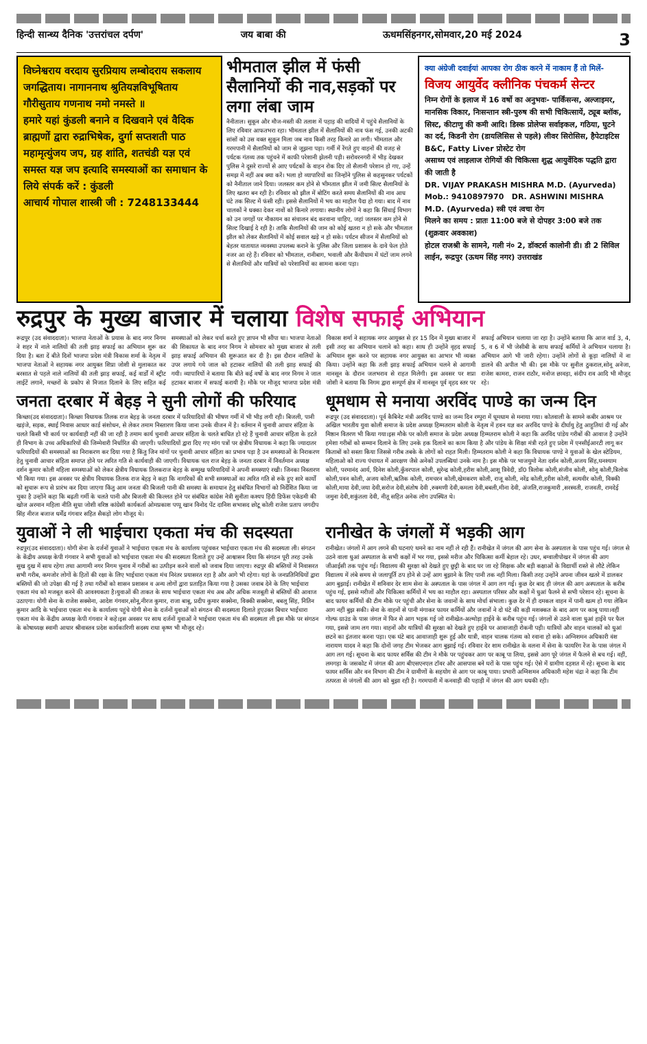हिन्दी सान्ध्य दैनिक 'उत्तरांचल दर्पण' जय बाबा की ऊधमसिंहनगर,सोमवार,20 मई 2024 3
विघ्नेश्वराय वरदाय सुरप्रियाय लम्बोदराय सकलाय जगद्धिताय। नागाननाथ श्रुतियज्ञविभूषिताय गौरीसुताय गणनाथ नमो नमस्ते ॥
हमारे यहां कुंडली बनाने व दिखवाने एवं वैदिक ब्राह्मणों द्वारा रुद्राभिषेक, दुर्गा सप्तशती पाठ महामृत्युंजय जप, ग्रह शांति, शतचंडी यज्ञ एवं समस्त यज्ञ जप इत्यादि समस्याओं का समाधान के लिये संपर्क करें : कुंडली
आचार्य गोपाल शास्त्री जी : 7248133444
भीमताल झील में फंसी सैलानियों की नाव,सड़कों पर लगा लंबा जाम
नैनीताल। सुकून और मौज-मस्ती की तलाश में पहाड़ की वादियों में पहुंचे सैलानियों के लिए रविवार आफतभरा रहा। भीमताल झील में सैलानियों की नाव फंस गई, उनकी अटकी सांसों को उस वक्त सुकून मिला जब नाव किसी तरह किनारे आ लगी। भीमताल और गरमपानी में सैलानियों को जाम से जूझना पड़ा। गर्मी में रेंगते हुए वाहनों की वजह से पर्यटक गंतव्य तक पहुंचने में काफी परेशानी झेलनी पड़ी। सरोवरनगरी में भीड़ देखकर पुलिस ने दूसरे राज्यों से आए पर्यटकों के वाहन रोक दिए तो सैलानी परेशान हो गए, उन्हें समझ में नहीं अब क्या करें। भला हो व्यापारियों का जिन्होंने पुलिस से कहसुनकर पर्यटकों को नैनीताल जाने दिया। जलस्तर कम होने से भीमताल झील में जमी सिल्ट सैलानियों के लिए खतरा बन रही है। रविवार को झील में बोटिंग करते समय सैलानियों की नाव आध घंटे तक सिल्ट में फंसी रही। इससे सैलानियों में भय का माहौल पैदा हो गया। बाद में नाव चालकों ने धक्का देकर नावों को किनारे लगाया। स्थानीय लोगों ने कहा कि सिंचाई विभाग को उन जगहों पर नौकायन का संचालन बंद करवाना चाहिए, जहां जलस्तर कम होने से सिल्ट दिखाई दे रही है। ताकि सैलानियों की जान को कोई खतरा न हो सके और भीमताल झील को लेकर सैलानियों में कोई सवाल खड़े न हो सके। पर्यटन सीजन में सैलानियों को बेहतर यातायात व्यवस्था उपलब्ध कराने के पुलिस और जिला प्रशासन के दावे फेल होते नजर आ रहे हैं। रविवार को भीमताल, रानीबाग, भवाली और कैंचीधाम में घंटों जाम लगने से सैलानियों और यात्रियों को परेशानियों का सामना करना पड़ा।
क्या अंग्रेजी दवाईयां आपका रोग ठीक करने में नाकाम हैं तो मिलें-
विजय आयुर्वेद क्लीनिक पंचकर्म सेन्टर
निम्न रोगों के इलाज में 16 वर्षो का अनुभवः- पार्किंसन्स, अल्जाइमर, मानसिक विकार, निःसन्तान स्त्री-पुरुष की सभी चिकित्सायें, ट्यूब ब्लॉक, सिस्ट, कीटाणु की कमी आदि। डिस्क प्रोलेप्स सर्वाइकल, गठिया, घुटने का दर्द, किडनी रोग (डायलिसिस से पहले) लीवर सिरोसिस, हैपेटाइटिस B&C, Fatty Liver प्रोस्टेट रोग
असाध्य एवं लाइलाज रोगियों की चिकित्सा शुद्ध आयुर्वेदिक पद्धति द्वारा की जाती है
DR. VIJAY PRAKASH MISHRA M.D. (Ayurveda) Mob.: 9410897970 DR. ASHWINI MISHRA M.D. (Ayurveda) स्त्री एवं त्वचा रोग
मिलने का समय : प्रातः 11:00 बजे से दोपहर 3:00 बजे तक (शुक्रवार अवकाश)
होटल राजश्री के सामने, गली नं० 2, डॉक्टर्स कालोनी डी। डी 2 सिविल लाईन, रूद्रपुर (ऊधम सिंह नगर) उत्तराखंड
रुद्रपुर के मुख्य बाजार में चलाया विशेष सफाई अभियान
रूद्रपुर (उद संवाददाता)। भाजपा नेताओं के प्रयास के बाद नगर निगम ने शहर में नाले नालियों की तली झाड़ सफाई का अभियान शुरू कर दिया है। बता दें बीते दिनों भाजपा प्रदेश मंत्री विकास शर्मा के नेतृत्व में भाजपा नेताओं ने सहायक नगर आयुक्त शिप्रा जोशी से मुलाकात कर बरसात से पहले नाले नालियों की तली झाड़ सफाई, कई वार्डों में स्ट्रीट लाईटें लगाने, मच्छरों के प्रकोप से निजात दिलाने के लिए सहित कई समस्याओं को लेकर चर्चा करते हुए ज्ञापन भी सौंपा था। भाजपा नेताओं की शिकायत के बाद नगर निगम ने सोमवार को मुख्य बाजार से तली झाड़ सफाई अभियान की शुरूआत कर दी है। इस दौरान नालियों के उपर लगाये गये जाल को हटाकर नालियों की तली झाड़ सफाई की गयी। व्यापारियों ने बताया कि बीते कई वर्षो के बाद नगर निगम ने जाल हटाकर बाजार में सफाई करायी है। मौके पर मौजूद भाजपा प्रदेश मंत्री विकास शर्मा ने सहायक नगर आयुक्त से हर 15 दिन में मुख्य बाजार में इसी तरह का अभियान चलाने को कहा। साथ ही उन्होंने वृहद सफाई अभियान शुरू करने पर सहायक नगर आयुक्त का आभार भी व्यक्त किया। उन्होंने कहा कि तली झाड़ सफाई अभियान चलने से आगामी मानसून के दौरान जलभराव से राहत मिलेगी। इस अवसर पर शप्रा जोशी ने बताया कि निगम द्वारा सम्पूर्ण क्षेत्र में मानसून पूर्व वृहद स्तर पर सफाई अभियान चलाया जा रहा है। उन्होंने बताया कि आज वार्ड 3, 4, 5, व 6 में भी जेसीबी के साथ सफाई कर्मियों ने अभियान चलाया है। अभियान आगे भी जारी रहेगा। उन्होंने लोगों से कूड़ा नालियों में ना डालने की अपील भी की। इस मौके पर सुनील ठुकराल,सोनू अनेजा, राजेश कामरा, राजन राठौर, मनोज छावड़ा, संदीप राव आदि भी मौजूद रहे।
जनता दरबार में बेहड़ ने सुनी लोगों की फरियाद
किच्छा(उद संवाददाता)। किच्छा विधायक तिलक राज बेहड़ के जनता दरबार में फरियादियों की भीषण गर्मी में भी भीड़ लगी रही। बिजली, पानी खड़ंजे, सड़क, स्थाई निवास आधार कार्ड संशोधन, से लेकर तमाम निस्तारण किया जाना उनके वीजन में है। वर्तमान में चुनावी आचार संहिता के चलते किसी भी कार्य पर कार्यवाही नहीं की जा रही है तमाम कार्य चुनावी आचार संहिता के चलते बाधित हो रहे हैं चुनावी आचार संहिता के हटते ही विभाग के उच्च अधिकारियों की जिम्मेवारी निर्धारित की जाएगी। फरियादियों द्वारा दिए गए मांग पत्रों पर क्षेत्रीय विधायक ने कहा कि ज्यादातर फरियादियों की समस्याओं का निराकरण कर दिया गया है किंतु जिन मांगों पर चुनावी आचार संहिता का प्रभाव पड़ा है उन समस्याओं के निराकरण हेतु चुनावी आचार संहिता समाप्त होने पर त्वरित गति से कार्यवाही की जाएगी। विधायक चल राज बेहड़ के जनता दरबार में निवर्तमान अध्यक्ष दर्शन कुमार कोली महिला समस्याओं को लेकर क्षेत्रीय विधायक तिलकराज बेहड़ के सम्मुख फरियादियों ने अपनी समस्याएं रखी। जिनका निस्तारण भी किया गया। इस अवसर पर क्षेत्रीय विधायक तिलक राज बेहड़ ने कहा कि नागरिकों की सभी समस्याओं का त्वरित गति से रुके हुए सारे कार्यों को सुचारू रूप से प्रारंभ कर दिया जाएगा किंतु आम जनता की बिजली पानी की समस्या के समाधान हेतु संबंधित विभागों को निर्देशित किया जा चुका है उन्होंने कहा कि बढ़ती गर्मी के चलते पानी और बिजली की किल्लत होने पर संबंधित कांग्रेस नेत्री सुनीता कश्यप हिंदी डिफेंस एकेडमी की खोज अरमान महिला नीति सुधा जोशी वरिष्ठ कांग्रेसी कार्यकर्ता ओमप्रकाश पप्पू खान विनोद पेंट दानिश सभासद छोटू कोली राजेश प्रताप जगदीप सिंह नीरज बजाज धर्मेंद्र गंगवार सहित सैकड़ो लोग मौजूद थे।
धूमधाम से मनाया अरविंद पाण्डे का जन्म दिन
रूद्रपुर (उद संवाददाता)। पूर्व कैबिनेट मंत्री अरविंद पाण्डे का जन्म दिन रम्पुरा में धूमधाम से मनाया गया। कोतवाली के सामने कबीर आश्रम पर अखिल भारतीय युवा कोली समाज के प्रदेश अध्यक्ष हिम्मतराम कोली के नेतृत्व में हवन यज्ञ कर अरविंद पाण्डे के दीर्घायु हेतु आहुतियां दी गई और मिष्ठान वितरण भी किया गया।इस मौके पर कोली समाज के प्रदेश अध्यक्ष हिम्मतराम कोली ने कहा कि अरविंद पांडेय गरीबों की आवाज है उन्होंने हमेशा गरीबों को सम्मान दिलाने के लिए उनके हक दिलाने का काम किया है और पांडेय के शिक्षा मंत्री रहते हुए प्रदेश में एनसीईआरटी लागू कर किताबों को सस्ता किया जिससे गरीब तबके के लोगों को राहत मिली। हिम्मतराम कोली ने कहा कि विधायक पाण्डे ने युवाओं के खेल स्टेडियम, महिलाओ को राज्य पंचायत में आरक्षण जैसे अनेकों उपलब्धियां उनके नाम है। इस मौके पर भाजयुमो नेता दर्शन कोली,अजय सिंह,घनश्याम कोली, परमानंद आर्य, दिनेश कोली,कुँवरपाल कोली, सुरेन्द्र कोली,हरीश कोली,आशू त्रिवेदी, डॉ0 त्रिलोक कोली,संजीव कोली, सोनू कोली,त्रिलोक कोली,पवन कोली, अजय कोली,ऋतिक कोली, रामचरन कोली,खेमकरण कोली, राजू कोली, नरेंद्र कोली,हरीश कोली, सत्यवीर कोली, विक्की कोली,माया देवी,जया देवी,सरोज देवी,संतोष देवी ,रुक्मणी देवी,कमला देवी,बबली,मीना देवी, अंजलि,राजकुमारी ,सरस्वती, राजवती, रामदेई जमुना देवी,शकुंतला देवी, नीतू सहित अनेक लोग उपस्थित थे।
युवाओं ने ली भाईचारा एकता मंच की सदस्यता
रुद्रपुर(उद संवाददाता)। योगी सेना के दर्जनों युवाओं ने भाईचारा एकता मंच के कार्यालय पहुंचकर भाईचारा एकता मंच की सदस्यता ली। संगठन के केंद्रीय अध्यक्ष केपी गंगवार ने सभी युवाओं को भाईचारा एकता मंच की सदस्यता दिलाते हुए उन्हें आश्वासन दिया कि संगठन पूरी तरह उनके सुख दुख में साथ रहेगा तथा आगामी नगर निगम चुनाव में गरीबों का उत्पीड़न करने वालों को जवाब दिया जाएगा। रुद्रपुर की बस्तियों में निवासरत सभी गरीब, कमजोर लोगों के हितों की रक्षा के लिए भाईचारा एकता मंच निरंतर प्रयासरत रहा है और आगे भी रहेगा। यहां के जनप्रतिनिधियों द्वारा बस्तियों की जो उपेक्षा की गई है तथा गरीबों को शासन प्रशासन व अन्य लोगों द्वारा प्रताड़ित किया गया है उसका जवाब देने के लिए भाईचारा एकता मंच को मजबूत करने की आवश्यकता है।युवाओं की ताकत के साथ भाईचारा एकता मंच अब और अधिक मजबूती से बस्तियों की आवाज उठाएगा। योगी सेना के राजेश सक्सेना, आदेश गंगवार,सोनू,नीरज कुमार, राजा बाबू, प्रदीप कुमार सक्सेना, विक्की सक्सेना, बबलू सिंह, नितिन कुमार आदि के भाईचारा एकता मंच के कार्यालय पहुंचे योगी सेना के दर्जनों युवाओं को संगठन की सदस्यता दिलाते हुएउक्त बिचार भाईचारा एकता मंच के केंद्रीय अध्यक्ष केपी गंगवार ने कहे।इस अवसर पर साथ दर्जनों युवाओं ने भाईचारा एकता मंच की सदस्यता ली इस मौके पर संगठन के कोषाध्यक्ष स्वामी आधार श्रीवास्तव प्रदेश कार्यकारिणी सदस्य राधा कृष्ण भी मौजूद रहे।
रानीखेत के जंगलों में भड़की आग
रानीखेत। जंगलों में आग लगने की घटनाएं थमने का नाम नहीं ले रही हैं। रानीखेत में जंगल की आग सेना के अस्पताल के पास पहुंच गई। जंगल से उठने वाला धुआं अस्पताल के सभी कक्षों में भर गया, इससे मरीज और चिकित्सा कर्मी बेहाल रहे। उधर, बग्वालीपोखर में जंगल की आग जीआईसी तक पहुंच गई। विद्यालय की सुरक्षा को देखते हुए छुट्टी के बाद घर जा रहे शिक्षक और बड़ी कक्षाओं के विद्यार्थी रास्ते से लौटे लेकिन विद्यालय में लंबे समय से जलापूर्ति ठप होने से उन्हें आग बुझाने के लिए पानी तक नहीं मिला। किसी तरह उन्होंने अपना जीवन खतरे में डालकर आग बुझाई। रानीखेत में शनिवार देर शाम सेना के अस्पताल के पास जंगल में आग लग गई। कुछ देर बाद ही जंगल की आग अस्पताल के करीब पहुंच गई, इससे मरीजों और चिकित्सा कर्मियों में भय का माहौल रहा। अस्पताल परिसर और कक्षों में धुआं फैलने से सभी परेशान रहे। सूचना के बाद फायर कर्मियों की टीम मौके पर पहुंची और सेना के जवानों के साथ मोर्चा संभाला। कुछ देर में ही दमकल वाहन में पानी खत्म हो गया लेकिन आग नहीं बुझ सकी। सेना के वाहनों से पानी मंगाकर फायर कर्मियों और जवानों ने दो घंटे की कड़ी मशक्कत के बाद आग पर काबू पाया।वहीं गोल्फ ग्राउंड के पास जंगल में फिर से आग भड़क गई जो रानीखेत-अल्मोड़ा हाईवे के करीब पहुंच गई। जंगलों से उठने वाला धुआं हाईवे पर फैल गया, इससे जाम लग गया। वाहनों और यात्रियों की सुरक्षा को देखते हुए हाईवे पर आवाजाही रोकनी पड़ी। यात्रियों और वाहन चालकों को धुआं छटने का इंतजार करना पड़ा। एक घंटे बाद आवाजाही शुरू हुई और यात्री, वाहन चालक गंतव्य को रवाना हो सके। अग्निशमन अधिकारी वंश नारायण यादव ने कहा कि दोनों जगह टीम भेजकर आग बुझाई गई। रविवार देर शाम रानीखेत के वलना में सेना के फायरिंग रेंज के पास जंगल में आग लग गई। सूचना के बाद फायर सर्विस की टीम ने मौके पर पहुंचकर आग पर काबू पा लिया, इससे आग पूरे जंगल में फैलने से बच गई। वहीं, लमगड़ा के जसकोट में जंगल की आग बीएसएनएल टॉवर और आसपास बने घरों के पास पहुंच गई। ऐसे में ग्रामीण दहशत में रहे। सूचना के बाद फायर सर्विस और वन विभाग की टीम ने ग्रामीणों के सहयोग से आग पर काबू पाया। प्रभारी अग्निशमन अधिकारी महेश चंद्रा ने कहा कि टीम तत्परता से जंगलों की आग को बुझा रही है। गरमपानी में कनवाड़ी की पहाड़ी में जंगल की आग धधकी रही।